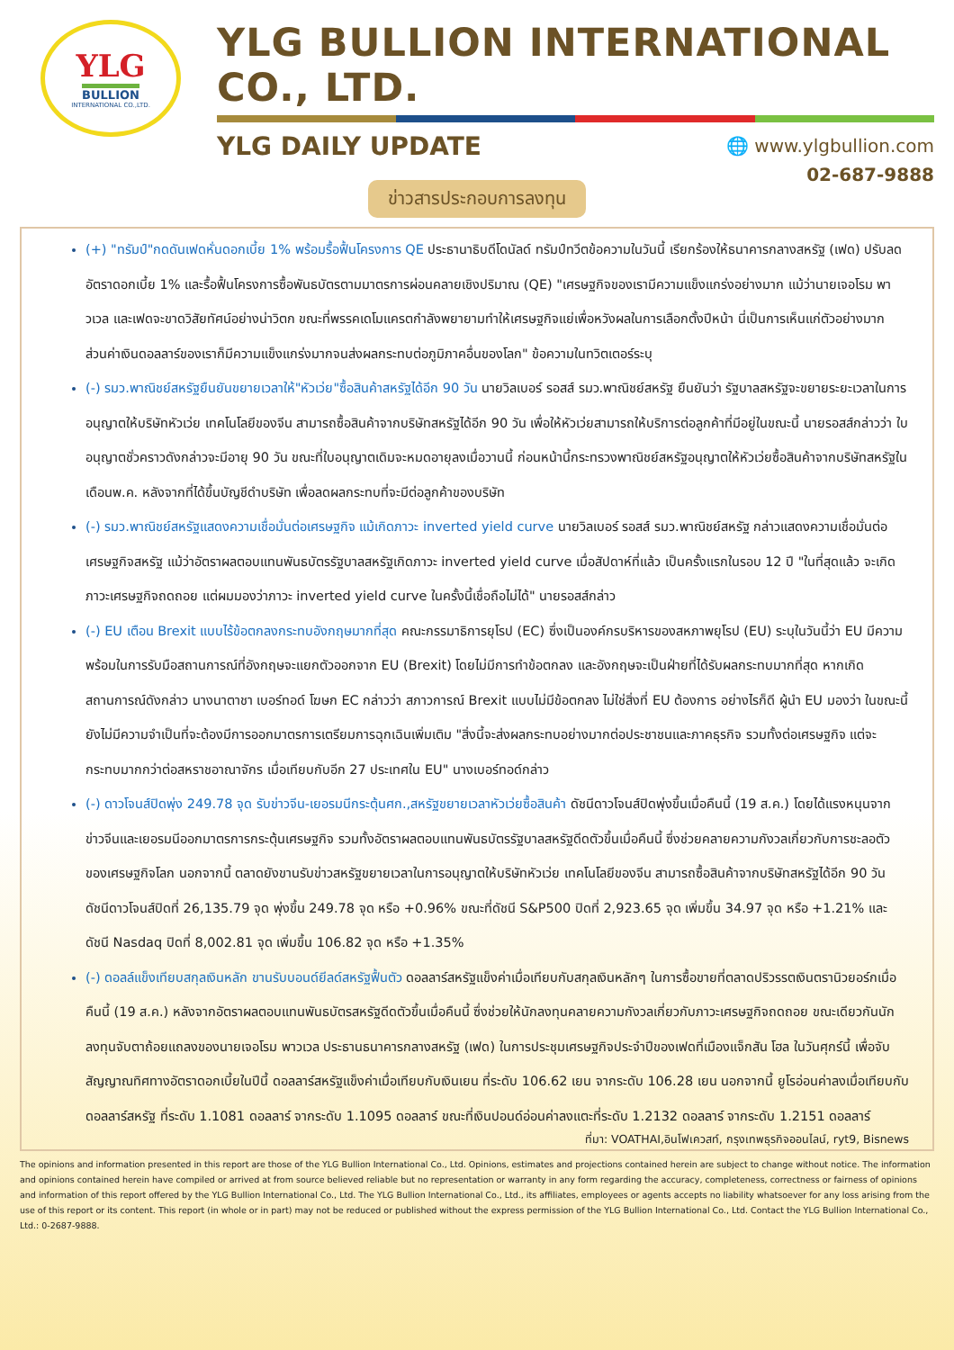YLG
BULLION
INTERNATIONAL CO.,LTD.
YLG BULLION INTERNATIONAL CO., LTD.
YLG DAILY UPDATE
🌐 www.ylgbullion.com
02-687-9888
ข่าวสารประกอบการลงทุน
(+) "ทรัมป์"กดดันเฟดหั่นดอกเบี้ย 1% พร้อมรื้อฟื้นโครงการ QE ประธานาธิบดีโดนัลด์ ทรัมป์ทวีตข้อความในวันนี้ เรียกร้องให้ธนาคารกลางสหรัฐ (เฟด) ปรับลดอัตราดอกเบี้ย 1% และรื้อฟื้นโครงการซื้อพันธบัตรตามมาตรการผ่อนคลายเชิงปริมาณ (QE) "เศรษฐกิจของเรามีความแข็งแกร่งอย่างมาก แม้ว่านายเจอโรม พาวเวล และเฟดจะขาดวิสัยทัศน์อย่างน่าวิตก ขณะที่พรรคเดโมแครตกำลังพยายามทำให้เศรษฐกิจแย่เพื่อหวังผลในการเลือกตั้งปีหน้า นี่เป็นการเห็นแก่ตัวอย่างมาก ส่วนค่าเงินดอลลาร์ของเราก็มีความแข็งแกร่งมากจนส่งผลกระทบต่อภูมิภาคอื่นของโลก" ข้อความในทวิตเตอร์ระบุ
(-) รมว.พาณิชย์สหรัฐยืนยันขยายเวลาให้"หัวเว่ย"ซื้อสินค้าสหรัฐได้อีก 90 วัน นายวิลเบอร์ รอสส์ รมว.พาณิชย์สหรัฐ ยืนยันว่า รัฐบาลสหรัฐจะขยายระยะเวลาในการอนุญาตให้บริษัทหัวเว่ย เทคโนโลยีของจีน สามารถซื้อสินค้าจากบริษัทสหรัฐได้อีก 90 วัน เพื่อให้หัวเว่ยสามารถให้บริการต่อลูกค้าที่มีอยู่ในขณะนี้ นายรอสส์กล่าวว่า ใบอนุญาตชั่วคราวดังกล่าวจะมีอายุ 90 วัน ขณะที่ใบอนุญาตเดิมจะหมดอายุลงเมื่อวานนี้ ก่อนหน้านี้กระทรวงพาณิชย์สหรัฐอนุญาตให้หัวเว่ยซื้อสินค้าจากบริษัทสหรัฐในเดือนพ.ค. หลังจากที่ได้ขึ้นบัญชีดำบริษัท เพื่อลดผลกระทบที่จะมีต่อลูกค้าของบริษัท
(-) รมว.พาณิชย์สหรัฐแสดงความเชื่อมั่นต่อเศรษฐกิจ แม้เกิดภาวะ inverted yield curve นายวิลเบอร์ รอสส์ รมว.พาณิชย์สหรัฐ กล่าวแสดงความเชื่อมั่นต่อเศรษฐกิจสหรัฐ แม้ว่าอัตราผลตอบแทนพันธบัตรรัฐบาลสหรัฐเกิดภาวะ inverted yield curve เมื่อสัปดาห์ที่แล้ว เป็นครั้งแรกในรอบ 12 ปี "ในที่สุดแล้ว จะเกิดภาวะเศรษฐกิจถดถอย แต่ผมมองว่าภาวะ inverted yield curve ในครั้งนี้เชื่อถือไม่ได้" นายรอสส์กล่าว
(-) EU เตือน Brexit แบบไร้ข้อตกลงกระทบอังกฤษมากที่สุด คณะกรรมาธิการยุโรป (EC) ซึ่งเป็นองค์กรบริหารของสหภาพยุโรป (EU) ระบุในวันนี้ว่า EU มีความพร้อมในการรับมือสถานการณ์ที่อังกฤษจะแยกตัวออกจาก EU (Brexit) โดยไม่มีการทำข้อตกลง และอังกฤษจะเป็นฝ่ายที่ได้รับผลกระทบมากที่สุด หากเกิดสถานการณ์ดังกล่าว นางนาตาชา เบอร์ทอด์ โฆษก EC กล่าวว่า สภาวการณ์ Brexit แบบไม่มีข้อตกลง ไม่ใช่สิ่งที่ EU ต้องการ อย่างไรก็ดี ผู้นำ EU มองว่า ในขณะนี้ ยังไม่มีความจำเป็นที่จะต้องมีการออกมาตรการเตรียมการฉุกเฉินเพิ่มเติม "สิ่งนี้จะส่งผลกระทบอย่างมากต่อประชาชนและภาคธุรกิจ รวมทั้งต่อเศรษฐกิจ แต่จะกระทบมากกว่าต่อสหราชอาณาจักร เมื่อเทียบกับอีก 27 ประเทศใน EU" นางเบอร์ทอด์กล่าว
(-) ดาวโจนส์ปิดพุ่ง 249.78 จุด รับข่าวจีน-เยอรมนีกระตุ้นศก.,สหรัฐขยายเวลาหัวเว่ยซื้อสินค้า ดัชนีดาวโจนส์ปิดพุ่งขึ้นเมื่อคืนนี้ (19 ส.ค.) โดยได้แรงหนุนจากข่าวจีนและเยอรมนีออกมาตรการกระตุ้นเศรษฐกิจ รวมทั้งอัตราผลตอบแทนพันธบัตรรัฐบาลสหรัฐดีดตัวขึ้นเมื่อคืนนี้ ซึ่งช่วยคลายความกังวลเกี่ยวกับการชะลอตัวของเศรษฐกิจโลก นอกจากนี้ ตลาดยังขานรับข่าวสหรัฐขยายเวลาในการอนุญาตให้บริษัทหัวเว่ย เทคโนโลยีของจีน สามารถซื้อสินค้าจากบริษัทสหรัฐได้อีก 90 วัน ดัชนีดาวโจนส์ปิดที่ 26,135.79 จุด พุ่งขึ้น 249.78 จุด หรือ +0.96% ขณะที่ดัชนี S&P500 ปิดที่ 2,923.65 จุด เพิ่มขึ้น 34.97 จุด หรือ +1.21% และดัชนี Nasdaq ปิดที่ 8,002.81 จุด เพิ่มขึ้น 106.82 จุด หรือ +1.35%
(-) ดอลล์แข็งเทียบสกุลเงินหลัก ขานรับบอนด์ยีลด์สหรัฐฟื้นตัว ดอลลาร์สหรัฐแข็งค่าเมื่อเทียบกับสกุลเงินหลักๆ ในการซื้อขายที่ตลาดปริวรรตเงินตรานิวยอร์กเมื่อคืนนี้ (19 ส.ค.) หลังจากอัตราผลตอบแทนพันธบัตรสหรัฐดีดตัวขึ้นเมื่อคืนนี้ ซึ่งช่วยให้นักลงทุนคลายความกังวลเกี่ยวกับภาวะเศรษฐกิจถดถอย ขณะเดียวกันนักลงทุนจับตาถ้อยแถลงของนายเจอโรม พาวเวล ประธานธนาคารกลางสหรัฐ (เฟด) ในการประชุมเศรษฐกิจประจำปีของเฟดที่เมืองแจ็กสัน โฮล ในวันศุกร์นี้ เพื่อจับสัญญาณทิศทางอัตราดอกเบี้ยในปีนี้ ดอลลาร์สหรัฐแข็งค่าเมื่อเทียบกับเงินเยน ที่ระดับ 106.62 เยน จากระดับ 106.28 เยน นอกจากนี้ ยูโรอ่อนค่าลงเมื่อเทียบกับดอลลาร์สหรัฐ ที่ระดับ 1.1081 ดอลลาร์ จากระดับ 1.1095 ดอลลาร์ ขณะที่เงินปอนด์อ่อนค่าลงแตะที่ระดับ 1.2132 ดอลลาร์ จากระดับ 1.2151 ดอลลาร์
ที่มา: VOATHAI,อินโฟเควสท์, กรุงเทพธุรกิจออนไลน์, ryt9, Bisnews
The opinions and information presented in this report are those of the YLG Bullion International Co., Ltd. Opinions, estimates and projections contained herein are subject to change without notice. The information and opinions contained herein have compiled or arrived at from source believed reliable but no representation or warranty in any form regarding the accuracy, completeness, correctness or fairness of opinions and information of this report offered by the YLG Bullion International Co., Ltd. The YLG Bullion International Co., Ltd., its affiliates, employees or agents accepts no liability whatsoever for any loss arising from the use of this report or its content. This report (in whole or in part) may not be reduced or published without the express permission of the YLG Bullion International Co., Ltd. Contact the YLG Bullion International Co., Ltd.: 0-2687-9888.